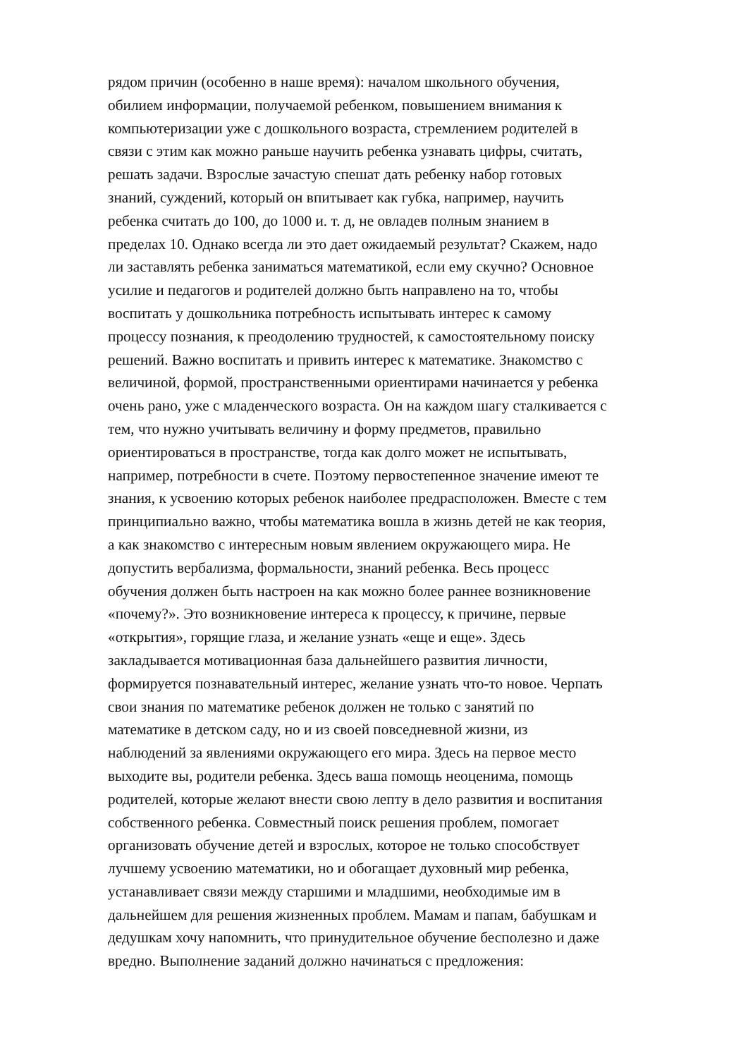рядом причин (особенно в наше время): началом школьного обучения,
обилием информации, получаемой ребенком, повышением внимания к
компьютеризации уже с дошкольного возраста, стремлением родителей в
связи с этим как можно раньше научить ребенка узнавать цифры, считать,
решать задачи. Взрослые зачастую спешат дать ребенку набор готовых
знаний, суждений, который он впитывает как губка, например, научить
ребенка считать до 100, до 1000 и. т. д, не овладев полным знанием в
пределах 10. Однако всегда ли это дает ожидаемый результат? Скажем, надо
ли заставлять ребенка заниматься математикой, если ему скучно? Основное
усилие и педагогов и родителей должно быть направлено на то, чтобы
воспитать у дошкольника потребность испытывать интерес к самому
процессу познания, к преодолению трудностей, к самостоятельному поиску
решений. Важно воспитать и привить интерес к математике. Знакомство с
величиной, формой, пространственными ориентирами начинается у ребенка
очень рано, уже с младенческого возраста. Он на каждом шагу сталкивается с
тем, что нужно учитывать величину и форму предметов, правильно
ориентироваться в пространстве, тогда как долго может не испытывать,
например, потребности в счете. Поэтому первостепенное значение имеют те
знания, к усвоению которых ребенок наиболее предрасположен. Вместе с тем
принципиально важно, чтобы математика вошла в жизнь детей не как теория,
а как знакомство с интересным новым явлением окружающего мира. Не
допустить вербализма, формальности, знаний ребенка. Весь процесс
обучения должен быть настроен на как можно более раннее возникновение
«почему?». Это возникновение интереса к процессу, к причине, первые
«открытия», горящие глаза, и желание узнать «еще и еще». Здесь
закладывается мотивационная база дальнейшего развития личности,
формируется познавательный интерес, желание узнать что-то новое. Черпать
свои знания по математике ребенок должен не только с занятий по
математике в детском саду, но и из своей повседневной жизни, из
наблюдений за явлениями окружающего его мира. Здесь на первое место
выходите вы, родители ребенка. Здесь ваша помощь неоценима, помощь
родителей, которые желают внести свою лепту в дело развития и воспитания
собственного ребенка. Совместный поиск решения проблем, помогает
организовать обучение детей и взрослых, которое не только способствует
лучшему усвоению математики, но и обогащает духовный мир ребенка,
устанавливает связи между старшими и младшими, необходимые им в
дальнейшем для решения жизненных проблем. Мамам и папам, бабушкам и
дедушкам хочу напомнить, что принудительное обучение бесполезно и даже
вредно. Выполнение заданий должно начинаться с предложения: